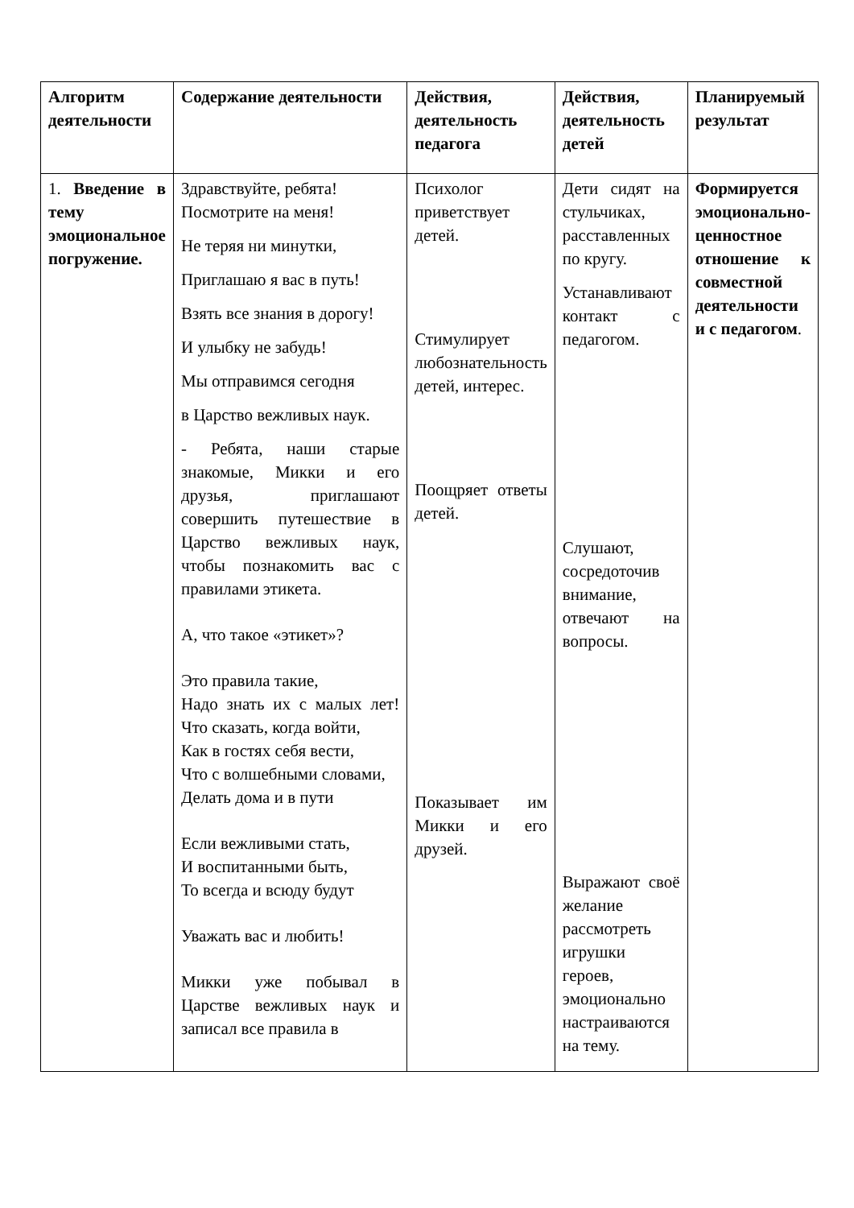| Алгоритм деятельности | Содержание деятельности | Действия, деятельность педагога | Действия, деятельность детей | Планируемый результат |
| --- | --- | --- | --- | --- |
| 1. Введение в тему эмоциональное погружение. | Здравствуйте, ребята! Посмотрите на меня! Не теряя ни минутки, Приглашаю я вас в путь! Взять все знания в дорогу! И улыбку не забудь! Мы отправимся сегодня в Царство вежливых наук. - Ребята, наши старые знакомые, Микки и его друзья, приглашают совершить путешествие в Царство вежливых наук, чтобы познакомить вас с правилами этикета. А, что такое «этикет»? Это правила такие, Надо знать их с малых лет! Что сказать, когда войти, Как в гостях себя вести, Что с волшебными словами, Делать дома и в пути Если вежливыми стать, И воспитанными быть, То всегда и всюду будут Уважать вас и любить! Микки уже побывал в Царстве вежливых наук и записал все правила в | Психолог приветствует детей. Стимулирует любознательность детей, интерес. Поощряет ответы детей. Показывает им Микки и его друзей. | Дети сидят на стульчиках, расставленных по кругу. Устанавливают контакт с педагогом. Слушают, сосредоточив внимание, отвечают на вопросы. Выражают своё желание рассмотреть игрушки героев, эмоционально настраиваются на тему. | Формируется эмоционально-ценностное отношение к совместной деятельности и с педагогом . |